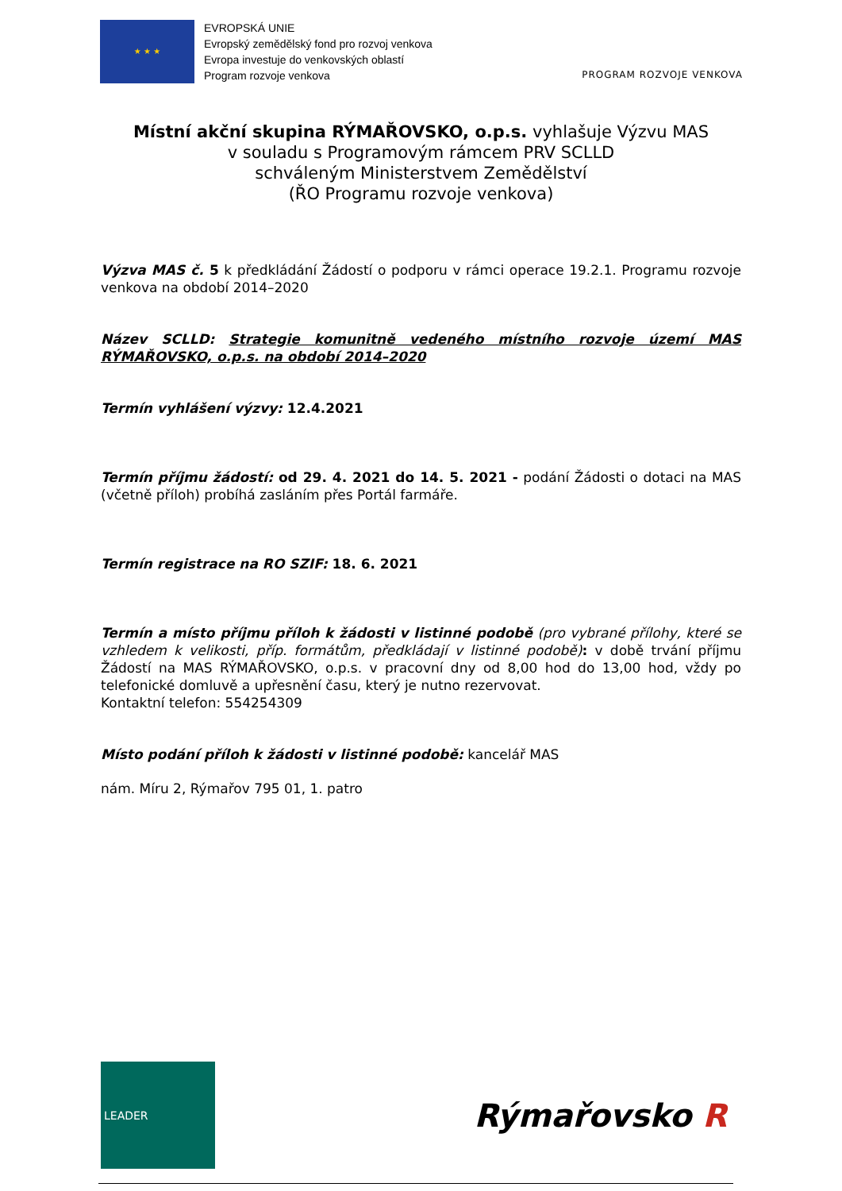★ ★ ★
EVROPSKÁ UNIE
Evropský zemědělský fond pro rozvoj venkova
Evropa investuje do venkovských oblastí
Program rozvoje venkova
PROGRAM ROZVOJE VENKOVA
Místní akční skupina RÝMAŘOVSKO, o.p.s. vyhlašuje Výzvu MAS
v souladu s Programovým rámcem PRV SCLLD
schváleným Ministerstvem Zemědělství
(ŘO Programu rozvoje venkova)
Výzva MAS č. 5 k předkládání Žádostí o podporu v rámci operace 19.2.1. Programu rozvoje venkova na období 2014–2020
Název SCLLD: Strategie komunitně vedeného místního rozvoje území MAS RÝMAŘOVSKO, o.p.s. na období 2014–2020
Termín vyhlášení výzvy: 12.4.2021
Termín příjmu žádostí: od 29. 4. 2021 do 14. 5. 2021 - podání Žádosti o dotaci na MAS (včetně příloh) probíhá zasláním přes Portál farmáře.
Termín registrace na RO SZIF: 18. 6. 2021
Termín a místo příjmu příloh k žádosti v listinné podobě (pro vybrané přílohy, které se vzhledem k velikosti, příp. formátům, předkládají v listinné podobě): v době trvání příjmu Žádostí na MAS RÝMAŘOVSKO, o.p.s. v pracovní dny od 8,00 hod do 13,00 hod, vždy po telefonické domluvě a upřesnění času, který je nutno rezervovat.
Kontaktní telefon: 554254309
Místo podání příloh k žádosti v listinné podobě: kancelář MAS
nám. Míru 2, Rýmařov 795 01, 1. patro
LEADER
Rýmařovsko R